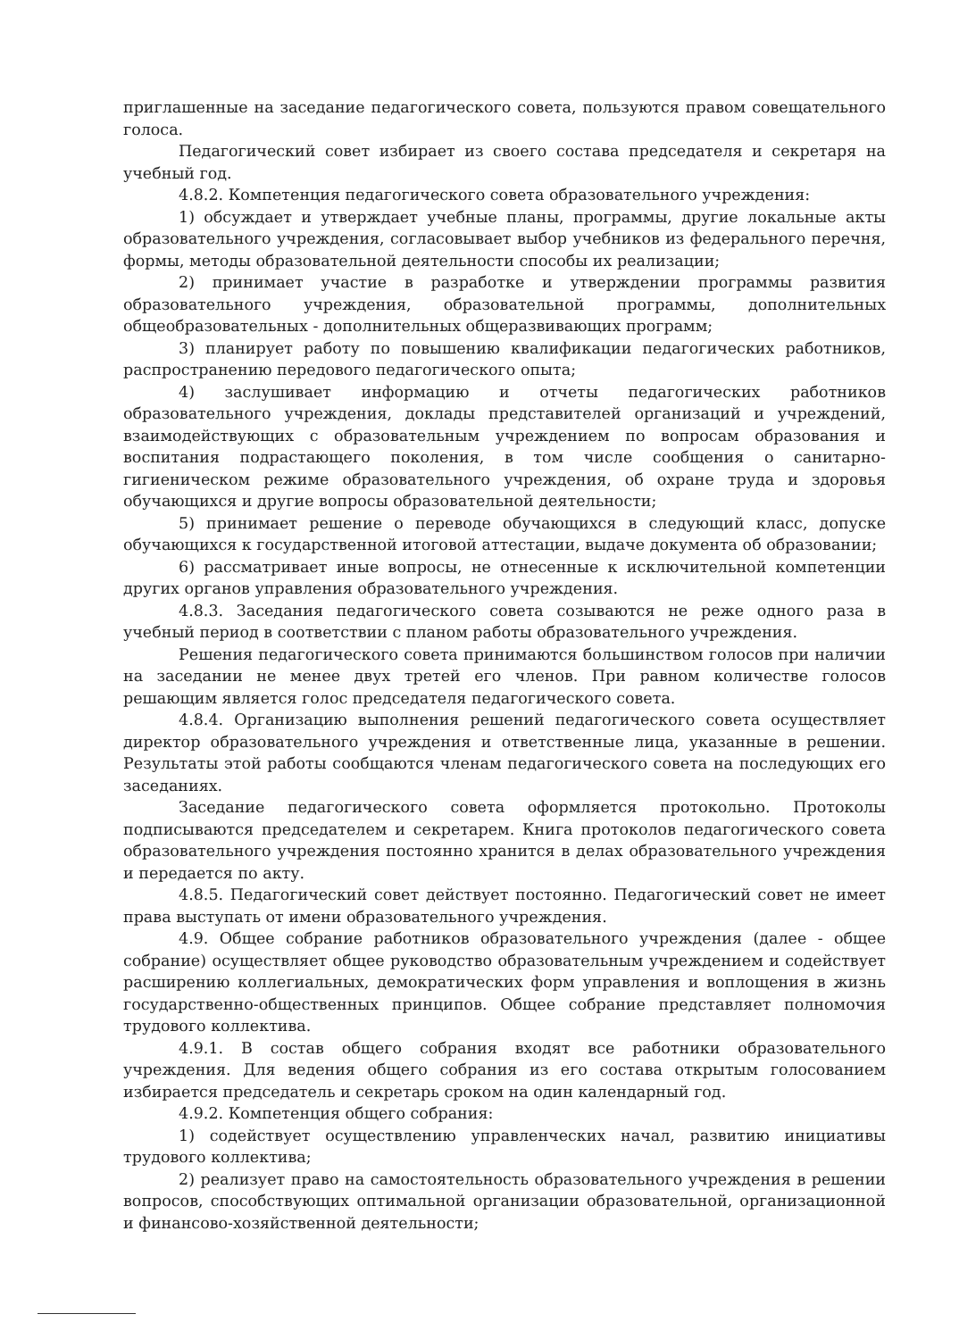приглашенные на заседание педагогического совета, пользуются правом совещательного голоса.
Педагогический совет избирает из своего состава председателя и секретаря на учебный год.
4.8.2. Компетенция педагогического совета образовательного учреждения:
1) обсуждает и утверждает учебные планы, программы, другие локальные акты образовательного учреждения, согласовывает выбор учебников из федерального перечня, формы, методы образовательной деятельности способы их реализации;
2) принимает участие в разработке и утверждении программы развития образовательного учреждения, образовательной программы, дополнительных общеобразовательных - дополнительных общеразвивающих программ;
3) планирует работу по повышению квалификации педагогических работников, распространению передового педагогического опыта;
4) заслушивает информацию и отчеты педагогических работников образовательного учреждения, доклады представителей организаций и учреждений, взаимодействующих с образовательным учреждением по вопросам образования и воспитания подрастающего поколения, в том числе сообщения о санитарно-гигиеническом режиме образовательного учреждения, об охране труда и здоровья обучающихся и другие вопросы образовательной деятельности;
5) принимает решение о переводе обучающихся в следующий класс, допуске обучающихся к государственной итоговой аттестации, выдаче документа об образовании;
6) рассматривает иные вопросы, не отнесенные к исключительной компетенции других органов управления образовательного учреждения.
4.8.3. Заседания педагогического совета созываются не реже одного раза в учебный период в соответствии с планом работы образовательного учреждения.
Решения педагогического совета принимаются большинством голосов при наличии на заседании не менее двух третей его членов. При равном количестве голосов решающим является голос председателя педагогического совета.
4.8.4. Организацию выполнения решений педагогического совета осуществляет директор образовательного учреждения и ответственные лица, указанные в решении. Результаты этой работы сообщаются членам педагогического совета на последующих его заседаниях.
Заседание педагогического совета оформляется протокольно. Протоколы подписываются председателем и секретарем. Книга протоколов педагогического совета образовательного учреждения постоянно хранится в делах образовательного учреждения и передается по акту.
4.8.5. Педагогический совет действует постоянно. Педагогический совет не имеет права выступать от имени образовательного учреждения.
4.9. Общее собрание работников образовательного учреждения (далее - общее собрание) осуществляет общее руководство образовательным учреждением и содействует расширению коллегиальных, демократических форм управления и воплощения в жизнь государственно-общественных принципов. Общее собрание представляет полномочия трудового коллектива.
4.9.1. В состав общего собрания входят все работники образовательного учреждения. Для ведения общего собрания из его состава открытым голосованием избирается председатель и секретарь сроком на один календарный год.
4.9.2. Компетенция общего собрания:
1) содействует осуществлению управленческих начал, развитию инициативы трудового коллектива;
2) реализует право на самостоятельность образовательного учреждения в решении вопросов, способствующих оптимальной организации образовательной, организационной и финансово-хозяйственной деятельности;